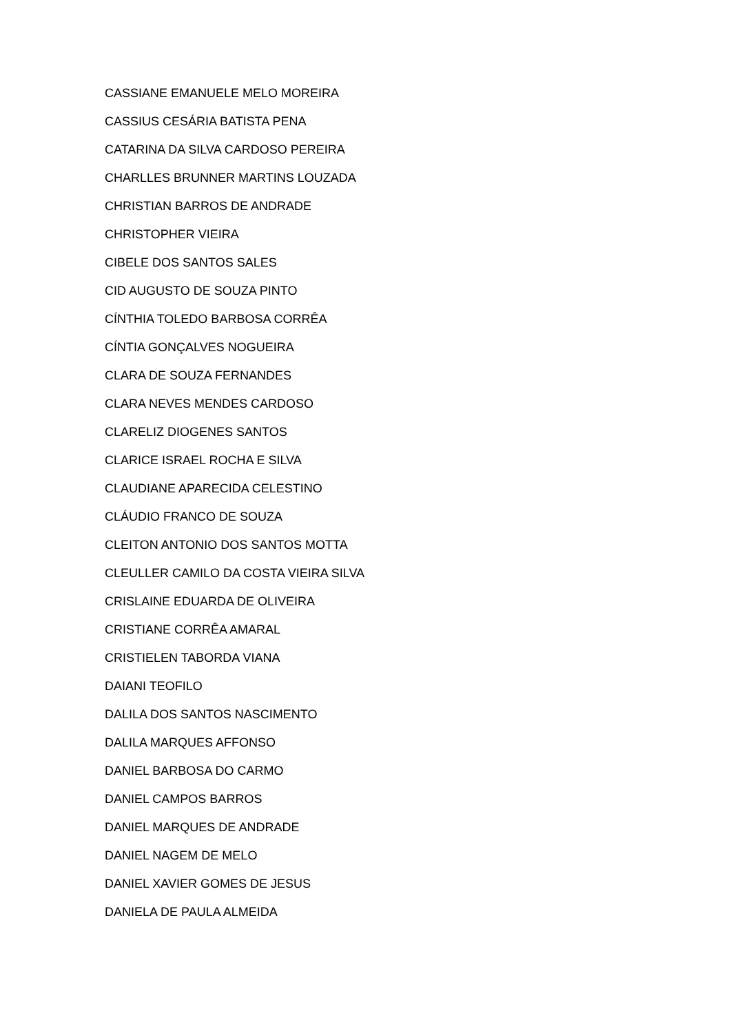CASSIANE EMANUELE MELO MOREIRA
CASSIUS CESÁRIA BATISTA PENA
CATARINA DA SILVA CARDOSO PEREIRA
CHARLLES BRUNNER MARTINS LOUZADA
CHRISTIAN BARROS DE ANDRADE
CHRISTOPHER VIEIRA
CIBELE DOS SANTOS SALES
CID AUGUSTO DE SOUZA PINTO
CÍNTHIA TOLEDO BARBOSA CORRÊA
CÍNTIA GONÇALVES NOGUEIRA
CLARA DE SOUZA FERNANDES
CLARA NEVES MENDES CARDOSO
CLARELIZ DIOGENES SANTOS
CLARICE ISRAEL ROCHA E SILVA
CLAUDIANE APARECIDA CELESTINO
CLÁUDIO FRANCO DE SOUZA
CLEITON ANTONIO DOS SANTOS MOTTA
CLEULLER CAMILO DA COSTA VIEIRA SILVA
CRISLAINE EDUARDA DE OLIVEIRA
CRISTIANE CORRÊA AMARAL
CRISTIELEN TABORDA VIANA
DAIANI TEOFILO
DALILA DOS SANTOS NASCIMENTO
DALILA MARQUES AFFONSO
DANIEL BARBOSA DO CARMO
DANIEL CAMPOS BARROS
DANIEL MARQUES DE ANDRADE
DANIEL NAGEM DE MELO
DANIEL XAVIER GOMES DE JESUS
DANIELA DE PAULA ALMEIDA